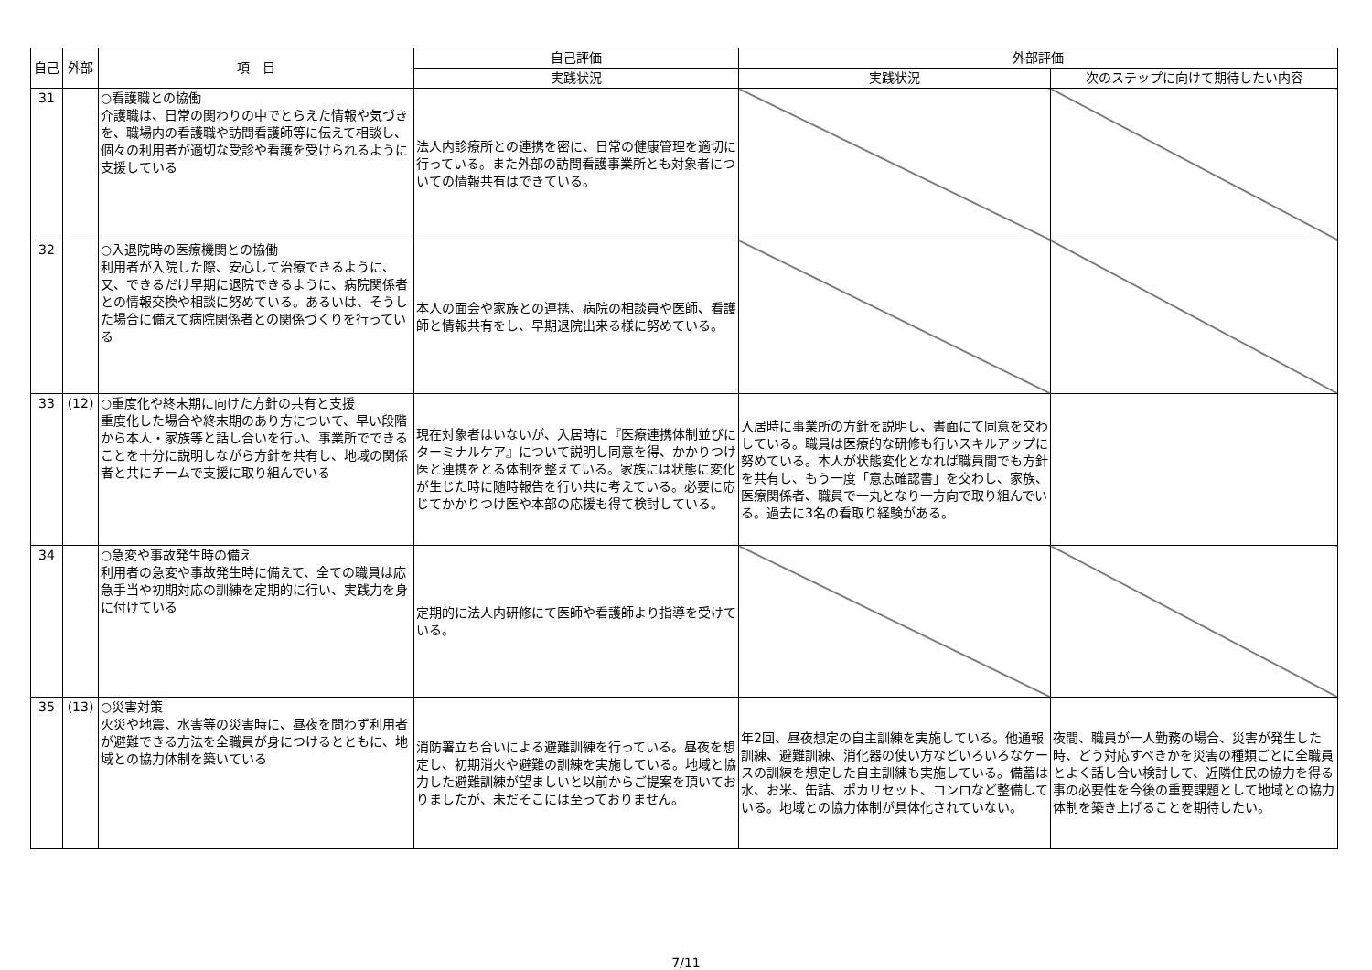| 自己 | 外部 | 項 目 | 自己評価 | 外部評価 | |
| --- | --- | --- | --- | --- | --- |
| | | | 実践状況 | 実践状況 | 次のステップに向けて期待したい内容 |
| 31 | | ○看護職との協働 介護職は、日常の関わりの中でとらえた情報や気づきを、職場内の看護職や訪問看護師等に伝えて相談し、個々の利用者が適切な受診や看護を受けられるように支援している | 法人内診療所との連携を密に、日常の健康管理を適切に行っている。また外部の訪問看護事業所とも対象者についての情報共有はできている。 | | |
| 32 | | ○入退院時の医療機関との協働 利用者が入院した際、安心して治療できるように、又、できるだけ早期に退院できるように、病院関係者との情報交換や相談に努めている。あるいは、そうした場合に備えて病院関係者との関係づくりを行っている | 本人の面会や家族との連携、病院の相談員や医師、看護師と情報共有をし、早期退院出来る様に努めている。 | | |
| 33 | (12) | ○重度化や終末期に向けた方針の共有と支援 重度化した場合や終末期のあり方について、早い段階から本人・家族等と話し合いを行い、事業所でできることを十分に説明しながら方針を共有し、地域の関係者と共にチームで支援に取り組んでいる | 現在対象者はいないが、入居時に『医療連携体制並びにターミナルケア』について説明し同意を得、かかりつけ医と連携をとる体制を整えている。家族には状態に変化が生じた時に随時報告を行い共に考えている。必要に応じてかかりつけ医や本部の応援も得て検討している。 | 入居時に事業所の方針を説明し、書面にて同意を交わしている。職員は医療的な研修も行いスキルアップに努めている。本人が状態変化となれば職員間でも方針を共有し、もう一度「意志確認書」を交わし、家族、医療関係者、職員で一丸となり一方向で取り組んでいる。過去に3名の看取り経験がある。 | |
| 34 | | ○急変や事故発生時の備え 利用者の急変や事故発生時に備えて、全ての職員は応急手当や初期対応の訓練を定期的に行い、実践力を身に付けている | 定期的に法人内研修にて医師や看護師より指導を受けている。 | | |
| 35 | (13) | ○災害対策 火災や地震、水害等の災害時に、昼夜を問わず利用者が避難できる方法を全職員が身につけるとともに、地域との協力体制を築いている | 消防署立ち合いによる避難訓練を行っている。昼夜を想定し、初期消火や避難の訓練を実施している。地域と協力した避難訓練が望ましいと以前からご提案を頂いておりましたが、未だそこには至っておりません。 | 年2回、昼夜想定の自主訓練を実施している。他通報訓練、避難訓練、消化器の使い方などいろいろなケースの訓練を想定した自主訓練も実施している。備蓄は水、お米、缶詰、ポカリセット、コンロなど整備している。地域との協力体制が具体化されていない。 | 夜間、職員が一人勤務の場合、災害が発生した時、どう対応すべきかを災害の種類ごとに全職員とよく話し合い検討して、近隣住民の協力を得る事の必要性を今後の重要課題として地域との協力体制を築き上げることを期待したい。 |
7/11